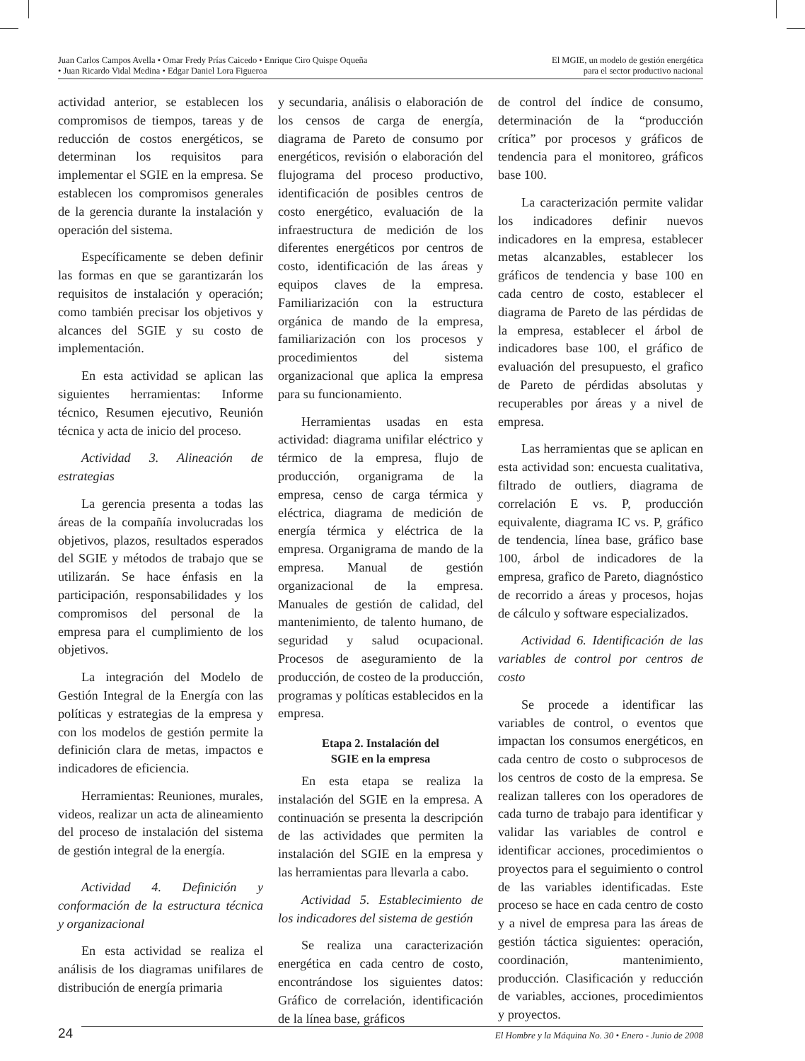Juan Carlos Campos Avella • Omar Fredy Prías Caicedo • Enrique Ciro Quispe Oqueña
• Juan Ricardo Vidal Medina • Edgar Daniel Lora Figueroa
El MGIE, un modelo de gestión energética
para el sector productivo nacional
actividad anterior, se establecen los compromisos de tiempos, tareas y de reducción de costos energéticos, se determinan los requisitos para implementar el SGIE en la empresa. Se establecen los compromisos generales de la gerencia durante la instalación y operación del sistema.
Específicamente se deben definir las formas en que se garantizarán los requisitos de instalación y operación; como también precisar los objetivos y alcances del SGIE y su costo de implementación.
En esta actividad se aplican las siguientes herramientas: Informe técnico, Resumen ejecutivo, Reunión técnica y acta de inicio del proceso.
Actividad 3. Alineación de estrategias
La gerencia presenta a todas las áreas de la compañía involucradas los objetivos, plazos, resultados esperados del SGIE y métodos de trabajo que se utilizarán. Se hace énfasis en la participación, responsabilidades y los compromisos del personal de la empresa para el cumplimiento de los objetivos.
La integración del Modelo de Gestión Integral de la Energía con las políticas y estrategias de la empresa y con los modelos de gestión permite la definición clara de metas, impactos e indicadores de eficiencia.
Herramientas: Reuniones, murales, videos, realizar un acta de alineamiento del proceso de instalación del sistema de gestión integral de la energía.
Actividad 4. Definición y conformación de la estructura técnica y organizacional
En esta actividad se realiza el análisis de los diagramas unifilares de distribución de energía primaria
y secundaria, análisis o elaboración de los censos de carga de energía, diagrama de Pareto de consumo por energéticos, revisión o elaboración del flujograma del proceso productivo, identificación de posibles centros de costo energético, evaluación de la infraestructura de medición de los diferentes energéticos por centros de costo, identificación de las áreas y equipos claves de la empresa. Familiarización con la estructura orgánica de mando de la empresa, familiarización con los procesos y procedimientos del sistema organizacional que aplica la empresa para su funcionamiento.
Herramientas usadas en esta actividad: diagrama unifilar eléctrico y térmico de la empresa, flujo de producción, organigrama de la empresa, censo de carga térmica y eléctrica, diagrama de medición de energía térmica y eléctrica de la empresa. Organigrama de mando de la empresa. Manual de gestión organizacional de la empresa. Manuales de gestión de calidad, del mantenimiento, de talento humano, de seguridad y salud ocupacional. Procesos de aseguramiento de la producción, de costeo de la producción, programas y políticas establecidos en la empresa.
Etapa 2. Instalación del
SGIE en la empresa
En esta etapa se realiza la instalación del SGIE en la empresa. A continuación se presenta la descripción de las actividades que permiten la instalación del SGIE en la empresa y las herramientas para llevarla a cabo.
Actividad 5. Establecimiento de los indicadores del sistema de gestión
Se realiza una caracterización energética en cada centro de costo, encontrándose los siguientes datos: Gráfico de correlación, identificación de la línea base, gráficos
de control del índice de consumo, determinación de la “producción crítica” por procesos y gráficos de tendencia para el monitoreo, gráficos base 100.
La caracterización permite validar los indicadores definir nuevos indicadores en la empresa, establecer metas alcanzables, establecer los gráficos de tendencia y base 100 en cada centro de costo, establecer el diagrama de Pareto de las pérdidas de la empresa, establecer el árbol de indicadores base 100, el gráfico de evaluación del presupuesto, el grafico de Pareto de pérdidas absolutas y recuperables por áreas y a nivel de empresa.
Las herramientas que se aplican en esta actividad son: encuesta cualitativa, filtrado de outliers, diagrama de correlación E vs. P, producción equivalente, diagrama IC vs. P, gráfico de tendencia, línea base, gráfico base 100, árbol de indicadores de la empresa, grafico de Pareto, diagnóstico de recorrido a áreas y procesos, hojas de cálculo y software especializados.
Actividad 6. Identificación de las variables de control por centros de costo
Se procede a identificar las variables de control, o eventos que impactan los consumos energéticos, en cada centro de costo o subprocesos de los centros de costo de la empresa. Se realizan talleres con los operadores de cada turno de trabajo para identificar y validar las variables de control e identificar acciones, procedimientos o proyectos para el seguimiento o control de las variables identificadas. Este proceso se hace en cada centro de costo y a nivel de empresa para las áreas de gestión táctica siguientes: operación, coordinación, mantenimiento, producción. Clasificación y reducción de variables, acciones, procedimientos y proyectos.
24 El Hombre y la Máquina No. 30 • Enero - Junio de 2008